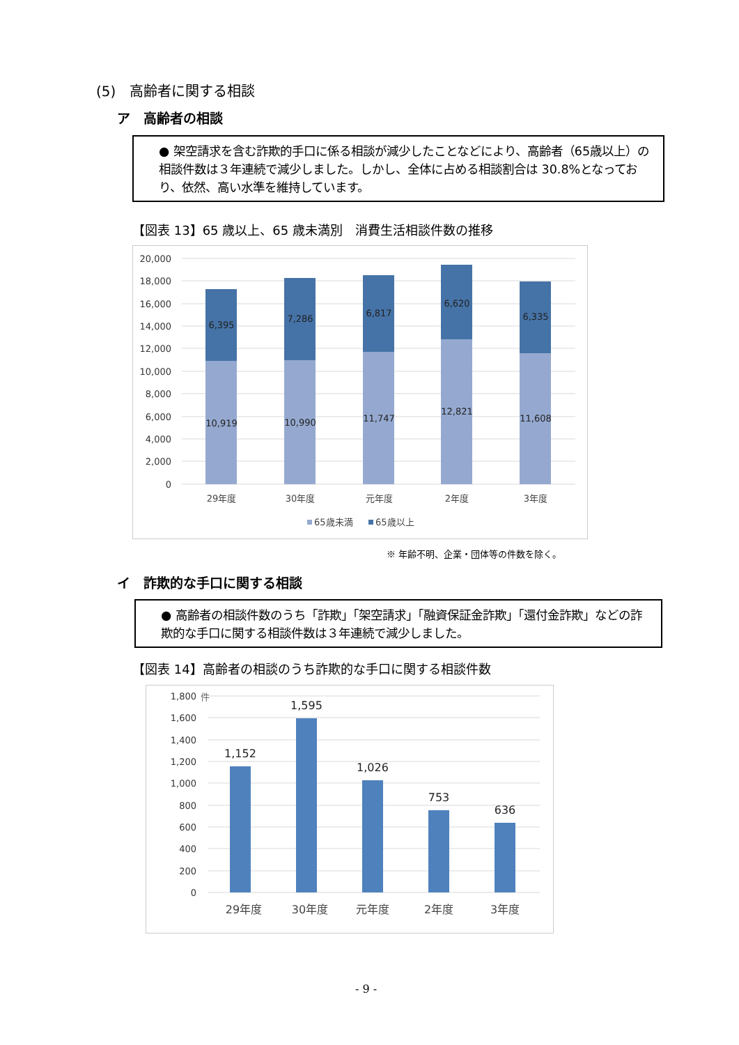(5)　高齢者に関する相談
ア　高齢者の相談
● 架空請求を含む詐欺的手口に係る相談が減少したことなどにより、高齢者（65歳以上）の相談件数は３年連続で減少しました。しかし、全体に占める相談割合は 30.8%となっており、依然、高い水準を維持しています。
【図表 13】65 歳以上、65 歳未満別　消費生活相談件数の推移
20,000
18,000
16,000
14,000
12,000
10,000
8,000
6,000
4,000
2,000
0
6,395
7,286
6,817
6,620
6,335
10,919
10,990
11,747
12,821
11,608
29年度
30年度
元年度
2年度
3年度
65歳未満
65歳以上
※ 年齢不明、企業・団体等の件数を除く。
イ　詐欺的な手口に関する相談
● 高齢者の相談件数のうち「詐欺」「架空請求」「融資保証金詐欺」「還付金詐欺」などの詐欺的な手口に関する相談件数は３年連続で減少しました。
【図表 14】高齢者の相談のうち詐欺的な手口に関する相談件数
1,800
1,600
1,400
1,200
1,000
800
600
400
200
0
件
1,152
1,595
1,026
753
636
29年度
30年度
元年度
2年度
3年度
- 9 -